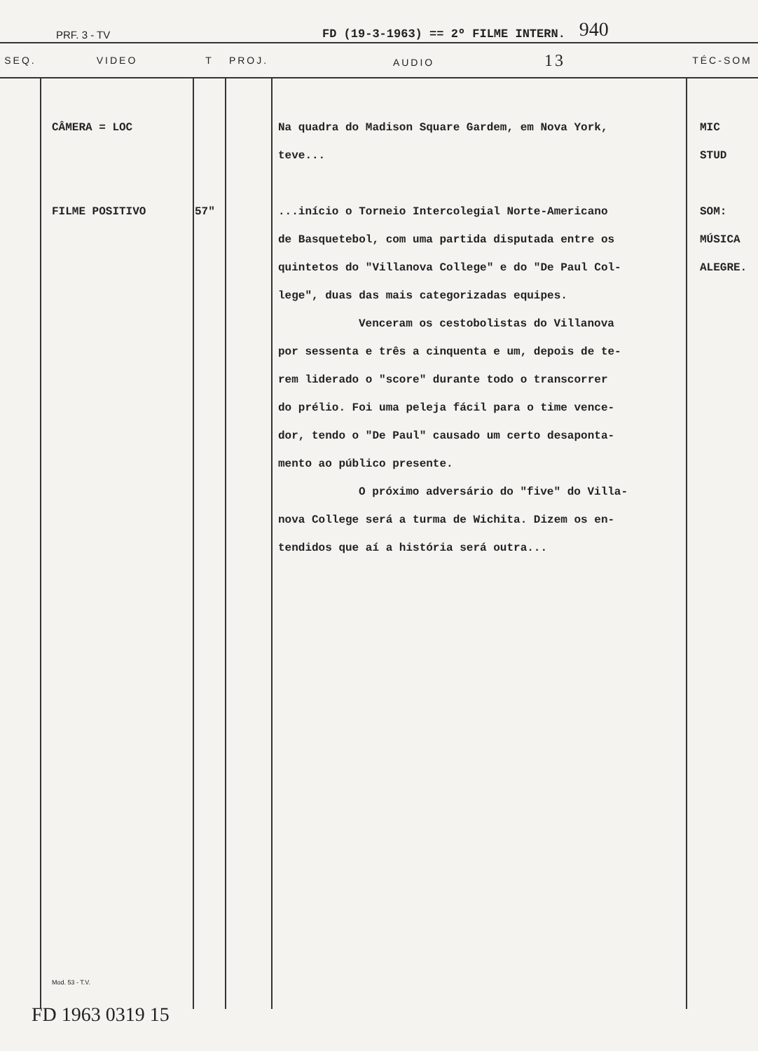PRF. 3 - TV FD (19-3-1963) == 2º FILME INTERN. 940
| SEQ. | VIDEO | T | PROJ. | AUDIO 13 | TÉC-SOM |
| --- | --- | --- | --- | --- | --- |
| | CÂMERA = LOC FILME POSITIVO Mod. 53 - T.V. | 57" | | Na quadra do Madison Square Gardem, em Nova York, teve... ...início o Torneio Intercolegial Norte-Americano de Basquetebol, com uma partida disputada entre os quintetos do "Villanova College" e do "De Paul Col- lege", duas das mais categorizadas equipes. Venceram os cestobolistas do Villanova por sessenta e três a cinquenta e um, depois de te- rem liderado o "score" durante todo o transcorrer do prélio. Foi uma peleja fácil para o time vence- dor, tendo o "De Paul" causado um certo desaponta- mento ao público presente. O próximo adversário do "five" do Villa- nova College será a turma de Wichita. Dizem os en- tendidos que aí a história será outra... | MIC STUD SOM: MÚSICA ALEGRE. |
FD 1963 0319 15